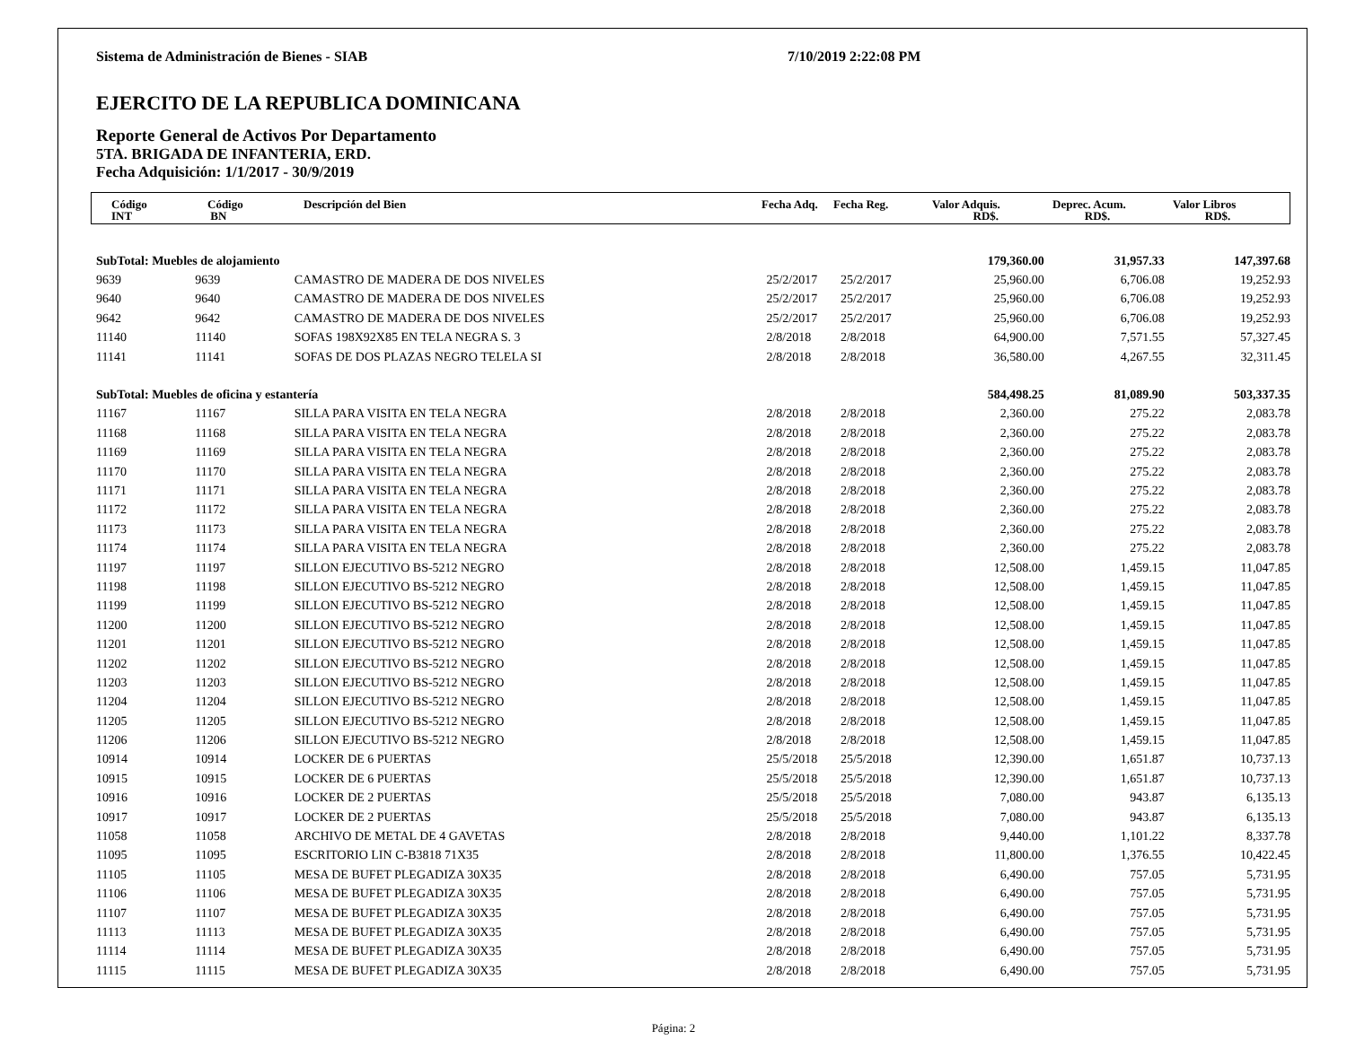Sistema de Administración de Bienes - SIAB 7/10/2019 2:22:08 PM
EJERCITO DE LA REPUBLICA DOMINICANA
Reporte General de Activos Por Departamento
5TA. BRIGADA DE INFANTERIA, ERD.
Fecha Adquisición: 1/1/2017 - 30/9/2019
| | Código INT | Código BN | Descripción del Bien | Fecha Adq. | Fecha Reg. | Valor Adquis. RD$. | Deprec. Acum. RD$. | Valor Libros RD$. |
| --- | --- | --- | --- | --- | --- | --- | --- | --- |
| SubTotal: Muebles de alojamiento | | | | | 179,360.00 | 31,957.33 | 147,397.68 |
| 9639 | 9639 | CAMASTRO DE MADERA DE DOS NIVELES | 25/2/2017 | 25/2/2017 | 25,960.00 | 6,706.08 | 19,252.93 |
| 9640 | 9640 | CAMASTRO DE MADERA DE DOS NIVELES | 25/2/2017 | 25/2/2017 | 25,960.00 | 6,706.08 | 19,252.93 |
| 9642 | 9642 | CAMASTRO DE MADERA DE DOS NIVELES | 25/2/2017 | 25/2/2017 | 25,960.00 | 6,706.08 | 19,252.93 |
| 11140 | 11140 | SOFAS 198X92X85 EN TELA NEGRA S. 3 | 2/8/2018 | 2/8/2018 | 64,900.00 | 7,571.55 | 57,327.45 |
| 11141 | 11141 | SOFAS DE DOS PLAZAS NEGRO TELELA SI | 2/8/2018 | 2/8/2018 | 36,580.00 | 4,267.55 | 32,311.45 |
| SubTotal: Muebles de oficina y estantería | | | | | 584,498.25 | 81,089.90 | 503,337.35 |
| 11167 | 11167 | SILLA PARA VISITA EN TELA NEGRA | 2/8/2018 | 2/8/2018 | 2,360.00 | 275.22 | 2,083.78 |
| 11168 | 11168 | SILLA PARA VISITA EN TELA NEGRA | 2/8/2018 | 2/8/2018 | 2,360.00 | 275.22 | 2,083.78 |
| 11169 | 11169 | SILLA PARA VISITA EN TELA NEGRA | 2/8/2018 | 2/8/2018 | 2,360.00 | 275.22 | 2,083.78 |
| 11170 | 11170 | SILLA PARA VISITA EN TELA NEGRA | 2/8/2018 | 2/8/2018 | 2,360.00 | 275.22 | 2,083.78 |
| 11171 | 11171 | SILLA PARA VISITA EN TELA NEGRA | 2/8/2018 | 2/8/2018 | 2,360.00 | 275.22 | 2,083.78 |
| 11172 | 11172 | SILLA PARA VISITA EN TELA NEGRA | 2/8/2018 | 2/8/2018 | 2,360.00 | 275.22 | 2,083.78 |
| 11173 | 11173 | SILLA PARA VISITA EN TELA NEGRA | 2/8/2018 | 2/8/2018 | 2,360.00 | 275.22 | 2,083.78 |
| 11174 | 11174 | SILLA PARA VISITA EN TELA NEGRA | 2/8/2018 | 2/8/2018 | 2,360.00 | 275.22 | 2,083.78 |
| 11197 | 11197 | SILLON EJECUTIVO BS-5212 NEGRO | 2/8/2018 | 2/8/2018 | 12,508.00 | 1,459.15 | 11,047.85 |
| 11198 | 11198 | SILLON EJECUTIVO BS-5212 NEGRO | 2/8/2018 | 2/8/2018 | 12,508.00 | 1,459.15 | 11,047.85 |
| 11199 | 11199 | SILLON EJECUTIVO BS-5212 NEGRO | 2/8/2018 | 2/8/2018 | 12,508.00 | 1,459.15 | 11,047.85 |
| 11200 | 11200 | SILLON EJECUTIVO BS-5212 NEGRO | 2/8/2018 | 2/8/2018 | 12,508.00 | 1,459.15 | 11,047.85 |
| 11201 | 11201 | SILLON EJECUTIVO BS-5212 NEGRO | 2/8/2018 | 2/8/2018 | 12,508.00 | 1,459.15 | 11,047.85 |
| 11202 | 11202 | SILLON EJECUTIVO BS-5212 NEGRO | 2/8/2018 | 2/8/2018 | 12,508.00 | 1,459.15 | 11,047.85 |
| 11203 | 11203 | SILLON EJECUTIVO BS-5212 NEGRO | 2/8/2018 | 2/8/2018 | 12,508.00 | 1,459.15 | 11,047.85 |
| 11204 | 11204 | SILLON EJECUTIVO BS-5212 NEGRO | 2/8/2018 | 2/8/2018 | 12,508.00 | 1,459.15 | 11,047.85 |
| 11205 | 11205 | SILLON EJECUTIVO BS-5212 NEGRO | 2/8/2018 | 2/8/2018 | 12,508.00 | 1,459.15 | 11,047.85 |
| 11206 | 11206 | SILLON EJECUTIVO BS-5212 NEGRO | 2/8/2018 | 2/8/2018 | 12,508.00 | 1,459.15 | 11,047.85 |
| 10914 | 10914 | LOCKER DE 6 PUERTAS | 25/5/2018 | 25/5/2018 | 12,390.00 | 1,651.87 | 10,737.13 |
| 10915 | 10915 | LOCKER DE 6 PUERTAS | 25/5/2018 | 25/5/2018 | 12,390.00 | 1,651.87 | 10,737.13 |
| 10916 | 10916 | LOCKER DE 2 PUERTAS | 25/5/2018 | 25/5/2018 | 7,080.00 | 943.87 | 6,135.13 |
| 10917 | 10917 | LOCKER DE 2 PUERTAS | 25/5/2018 | 25/5/2018 | 7,080.00 | 943.87 | 6,135.13 |
| 11058 | 11058 | ARCHIVO DE METAL DE 4 GAVETAS | 2/8/2018 | 2/8/2018 | 9,440.00 | 1,101.22 | 8,337.78 |
| 11095 | 11095 | ESCRITORIO LIN C-B3818 71X35 | 2/8/2018 | 2/8/2018 | 11,800.00 | 1,376.55 | 10,422.45 |
| 11105 | 11105 | MESA DE BUFET PLEGADIZA 30X35 | 2/8/2018 | 2/8/2018 | 6,490.00 | 757.05 | 5,731.95 |
| 11106 | 11106 | MESA DE BUFET PLEGADIZA 30X35 | 2/8/2018 | 2/8/2018 | 6,490.00 | 757.05 | 5,731.95 |
| 11107 | 11107 | MESA DE BUFET PLEGADIZA 30X35 | 2/8/2018 | 2/8/2018 | 6,490.00 | 757.05 | 5,731.95 |
| 11113 | 11113 | MESA DE BUFET PLEGADIZA 30X35 | 2/8/2018 | 2/8/2018 | 6,490.00 | 757.05 | 5,731.95 |
| 11114 | 11114 | MESA DE BUFET PLEGADIZA 30X35 | 2/8/2018 | 2/8/2018 | 6,490.00 | 757.05 | 5,731.95 |
| 11115 | 11115 | MESA DE BUFET PLEGADIZA 30X35 | 2/8/2018 | 2/8/2018 | 6,490.00 | 757.05 | 5,731.95 |
Página: 2